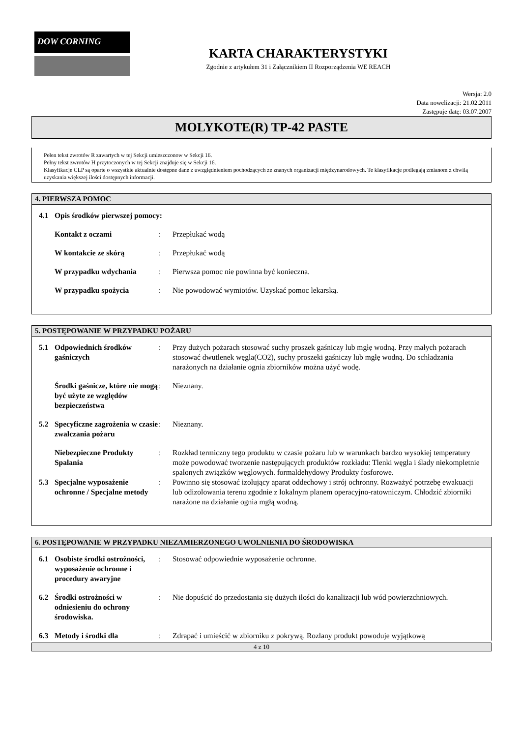DOW CORNING
KARTA CHARAKTERYSTYKI
Zgodnie z artykułem 31 i Załącznikiem II Rozporządzenia WE REACH
Wersja: 2.0
Data nowelizacji: 21.02.2011
Zastępuje datę: 03.07.2007
MOLYKOTE(R) TP-42 PASTE
Pełen tekst zwrotów R zawartych w tej Sekcji umieszczonow w Sekcji 16.
Pełny tekst zwrotów H przytoczonych w tej Sekcji znajduje się w Sekcji 16.
Klasyfikacje CLP są oparte o wszystkie aktualnie dostępne dane z uwzględnieniem pochodzących ze znanych organizacji międzynarodowych. Te klasyfikacje podlegają zmianom z chwilą uzyskania większej ilości dostępnych informacji.
4. PIERWSZA POMOC
4.1 Opis środków pierwszej pomocy:
Kontakt z oczami: Przepłukać wodą
W kontakcie ze skórą: Przepłukać wodą
W przypadku wdychania: Pierwsza pomoc nie powinna być konieczna.
W przypadku spożycia: Nie powodować wymiotów. Uzyskać pomoc lekarską.
5. POSTĘPOWANIE W PRZYPADKU POŻARU
5.1 Odpowiednich środków gaśniczych: Przy dużych pożarach stosować suchy proszek gaśniczy lub mgłę wodną. Przy małych pożarach stosować dwutlenek węgla(CO2), suchy proszeki gaśniczy lub mgłę wodną. Do schładzania narażonych na działanie ognia zbiorników można użyć wodę.
Środki gaśnicze, które nie mogą być użyte ze względów bezpieczeństwa: Nieznany.
5.2 Specyficzne zagrożenia w czasie zwalczania pożaru: Nieznany.
Niebezpieczne Produkty Spalania: Rozkład termiczny tego produktu w czasie pożaru lub w warunkach bardzo wysokiej temperatury może powodować tworzenie następujących produktów rozkładu: Tlenki węgla i ślady niekompletnie spalonych związków węglowych. formaldehydowy Produkty fosforowe.
5.3 Specjalne wyposażenie ochronne / Specjalne metody: Powinno się stosować izolujący aparat oddechowy i strój ochronny. Rozważyć potrzebę ewakuacji lub odizolowania terenu zgodnie z lokalnym planem operacyjno-ratowniczym. Chłodzić zbiorniki narażone na działanie ognia mgłą wodną.
6. POSTĘPOWANIE W PRZYPADKU NIEZAMIERZONEGO UWOLNIENIA DO ŚRODOWISKA
6.1 Osobiste środki ostrożności, wyposażenie ochronne i procedury awaryjne: Stosować odpowiednie wyposażenie ochronne.
6.2 Środki ostrożności w odniesieniu do ochrony środowiska.: Nie dopuścić do przedostania się dużych ilości do kanalizacji lub wód powierzchniowych.
6.3 Metody i środki dla: Zdrapać i umieścić w zbiorniku z pokrywą. Rozlany produkt powoduje wyjątkową
4 z 10